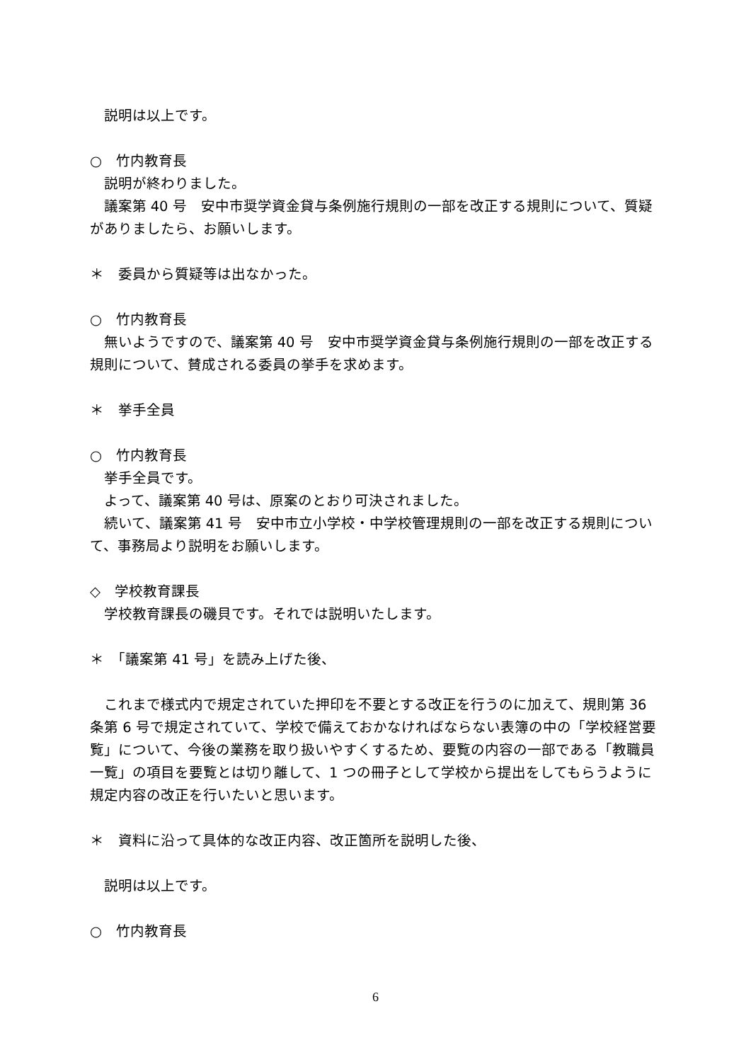説明は以上です。
○　竹内教育長
説明が終わりました。
議案第 40 号　安中市奨学資金貸与条例施行規則の一部を改正する規則について、質疑がありましたら、お願いします。
＊　委員から質疑等は出なかった。
○　竹内教育長
無いようですので、議案第 40 号　安中市奨学資金貸与条例施行規則の一部を改正する規則について、賛成される委員の挙手を求めます。
＊　挙手全員
○　竹内教育長
挙手全員です。
よって、議案第 40 号は、原案のとおり可決されました。
続いて、議案第 41 号　安中市立小学校・中学校管理規則の一部を改正する規則について、事務局より説明をお願いします。
◇　学校教育課長
学校教育課長の磯貝です。それでは説明いたします。
＊　「議案第 41 号」を読み上げた後、
これまで様式内で規定されていた押印を不要とする改正を行うのに加えて、規則第 36 条第 6 号で規定されていて、学校で備えておかなければならない表簿の中の「学校経営要覧」について、今後の業務を取り扱いやすくするため、要覧の内容の一部である「教職員一覧」の項目を要覧とは切り離して、1 つの冊子として学校から提出をしてもらうように規定内容の改正を行いたいと思います。
＊　資料に沿って具体的な改正内容、改正箇所を説明した後、
説明は以上です。
○　竹内教育長
6